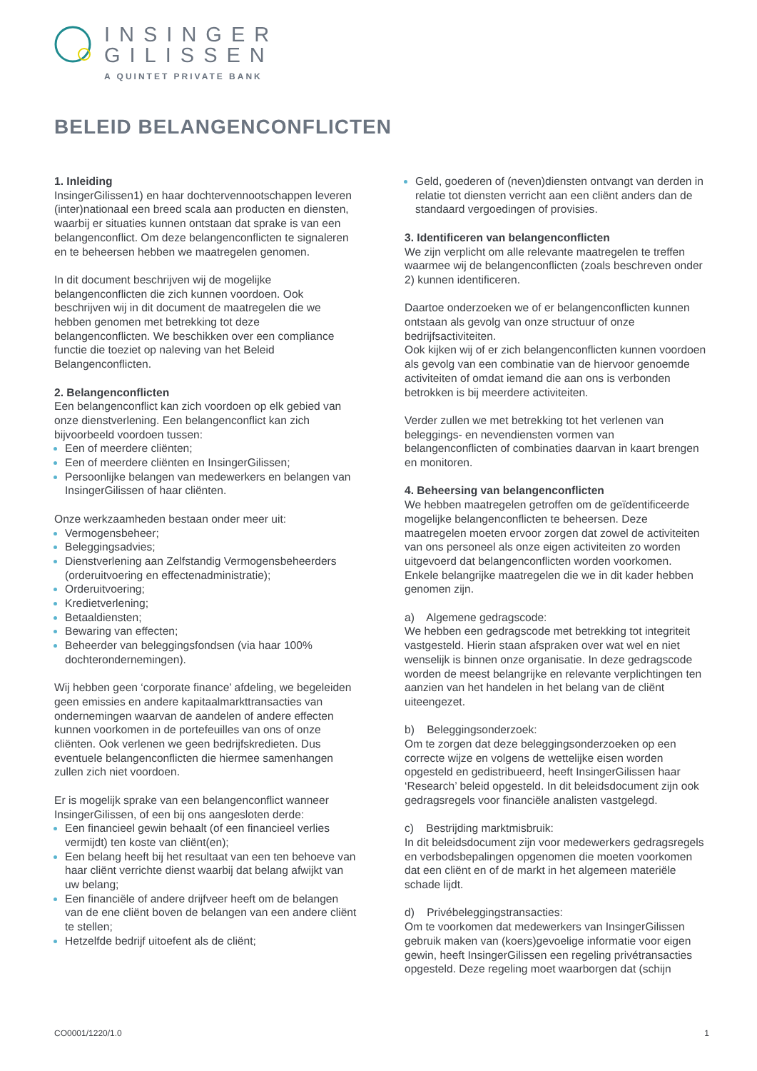INSINGER
GILISSEN
A QUINTET PRIVATE BANK
BELEID BELANGENCONFLICTEN
1. Inleiding
InsingerGilissen1) en haar dochtervennootschappen leveren (inter)nationaal een breed scala aan producten en diensten, waarbij er situaties kunnen ontstaan dat sprake is van een belangenconflict. Om deze belangenconflicten te signaleren en te beheersen hebben we maatregelen genomen.
In dit document beschrijven wij de mogelijke belangenconflicten die zich kunnen voordoen. Ook beschrijven wij in dit document de maatregelen die we hebben genomen met betrekking tot deze belangenconflicten. We beschikken over een compliance functie die toeziet op naleving van het Beleid Belangenconflicten.
2. Belangenconflicten
Een belangenconflict kan zich voordoen op elk gebied van onze dienstverlening. Een belangenconflict kan zich bijvoorbeeld voordoen tussen:
Een of meerdere cliënten;
Een of meerdere cliënten en InsingerGilissen;
Persoonlijke belangen van medewerkers en belangen van InsingerGilissen of haar cliënten.
Onze werkzaamheden bestaan onder meer uit:
Vermogensbeheer;
Beleggingsadvies;
Dienstverlening aan Zelfstandig Vermogensbeheerders (orderuitvoering en effectenadministratie);
Orderuitvoering;
Kredietverlening;
Betaaldiensten;
Bewaring van effecten;
Beheerder van beleggingsfondsen (via haar 100% dochterondernemingen).
Wij hebben geen ‘corporate finance’ afdeling, we begeleiden geen emissies en andere kapitaalmarkttransacties van ondernemingen waarvan de aandelen of andere effecten kunnen voorkomen in de portefeuilles van ons of onze cliënten. Ook verlenen we geen bedrijfskredieten. Dus eventuele belangenconflicten die hiermee samenhangen zullen zich niet voordoen.
Er is mogelijk sprake van een belangenconflict wanneer InsingerGilissen, of een bij ons aangesloten derde:
Een financieel gewin behaalt (of een financieel verlies vermijdt) ten koste van cliënt(en);
Een belang heeft bij het resultaat van een ten behoeve van haar cliënt verrichte dienst waarbij dat belang afwijkt van uw belang;
Een financiële of andere drijfveer heeft om de belangen van de ene cliënt boven de belangen van een andere cliënt te stellen;
Hetzelfde bedrijf uitoefent als de cliënt;
Geld, goederen of (neven)diensten ontvangt van derden in relatie tot diensten verricht aan een cliënt anders dan de standaard vergoedingen of provisies.
3. Identificeren van belangenconflicten
We zijn verplicht om alle relevante maatregelen te treffen waarmee wij de belangenconflicten (zoals beschreven onder 2) kunnen identificeren.
Daartoe onderzoeken we of er belangenconflicten kunnen ontstaan als gevolg van onze structuur of onze bedrijfsactiviteiten.
Ook kijken wij of er zich belangenconflicten kunnen voordoen als gevolg van een combinatie van de hiervoor genoemde activiteiten of omdat iemand die aan ons is verbonden betrokken is bij meerdere activiteiten.
Verder zullen we met betrekking tot het verlenen van beleggings- en nevendiensten vormen van belangenconflicten of combinaties daarvan in kaart brengen en monitoren.
4. Beheersing van belangenconflicten
We hebben maatregelen getroffen om de geïdentificeerde mogelijke belangenconflicten te beheersen. Deze maatregelen moeten ervoor zorgen dat zowel de activiteiten van ons personeel als onze eigen activiteiten zo worden uitgevoerd dat belangenconflicten worden voorkomen. Enkele belangrijke maatregelen die we in dit kader hebben genomen zijn.
a) Algemene gedragscode:
We hebben een gedragscode met betrekking tot integriteit vastgesteld. Hierin staan afspraken over wat wel en niet wenselijk is binnen onze organisatie. In deze gedragscode worden de meest belangrijke en relevante verplichtingen ten aanzien van het handelen in het belang van de cliënt uiteengezet.
b) Beleggingsonderzoek:
Om te zorgen dat deze beleggingsonderzoeken op een correcte wijze en volgens de wettelijke eisen worden opgesteld en gedistribueerd, heeft InsingerGilissen haar ‘Research’ beleid opgesteld. In dit beleidsdocument zijn ook gedragsregels voor financiële analisten vastgelegd.
c) Bestrijding marktmisbruik:
In dit beleidsdocument zijn voor medewerkers gedragsregels en verbodsbepalingen opgenomen die moeten voorkomen dat een cliënt en of de markt in het algemeen materiële schade lijdt.
d) Privébeleggingstransacties:
Om te voorkomen dat medewerkers van InsingerGilissen gebruik maken van (koers)gevoelige informatie voor eigen gewin, heeft InsingerGilissen een regeling privétransacties opgesteld. Deze regeling moet waarborgen dat (schijn
CO0001/1220/1.0 1